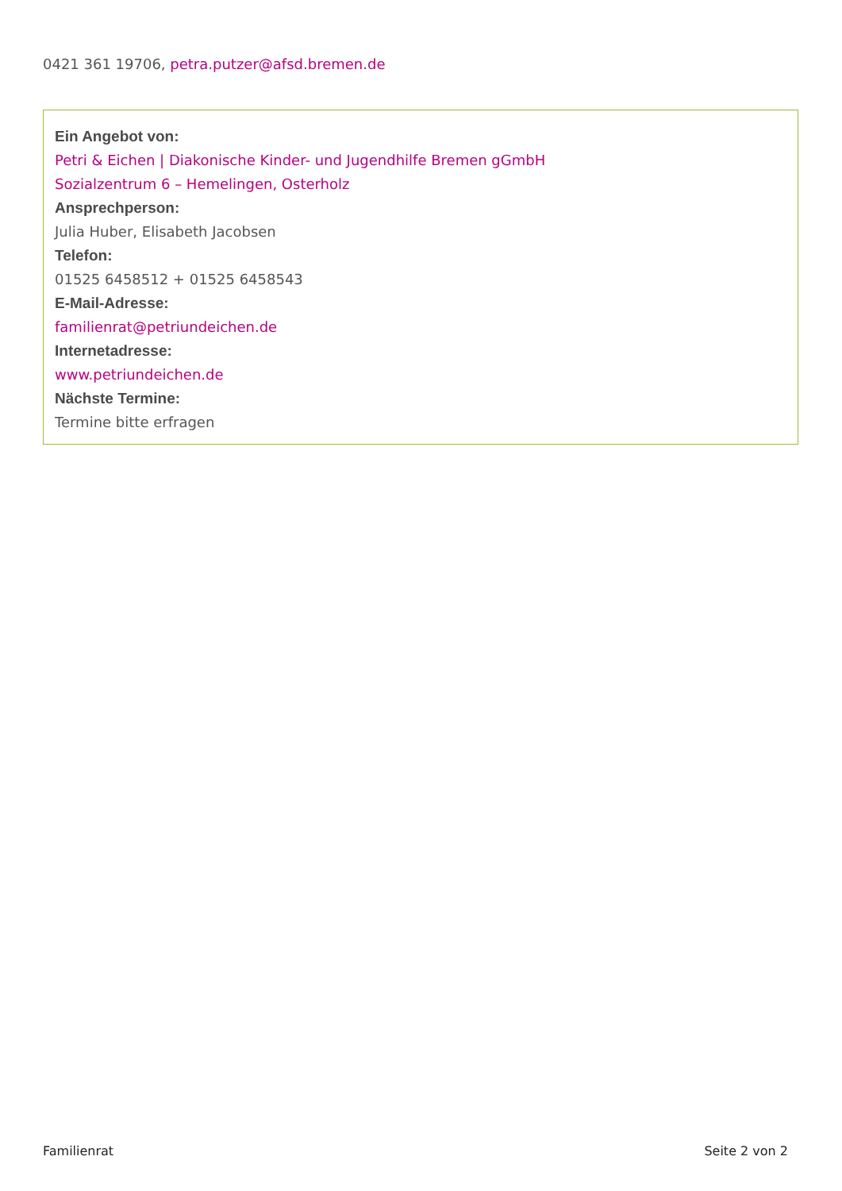0421 361 19706, petra.putzer@afsd.bremen.de
Ein Angebot von:
Petri & Eichen | Diakonische Kinder- und Jugendhilfe Bremen gGmbH
Sozialzentrum 6 – Hemelingen, Osterholz
Ansprechperson:
Julia Huber, Elisabeth Jacobsen
Telefon:
01525 6458512 + 01525 6458543
E-Mail-Adresse:
familienrat@petriundeichen.de
Internetadresse:
www.petriundeichen.de
Nächste Termine:
Termine bitte erfragen
Familienrat Seite 2 von 2